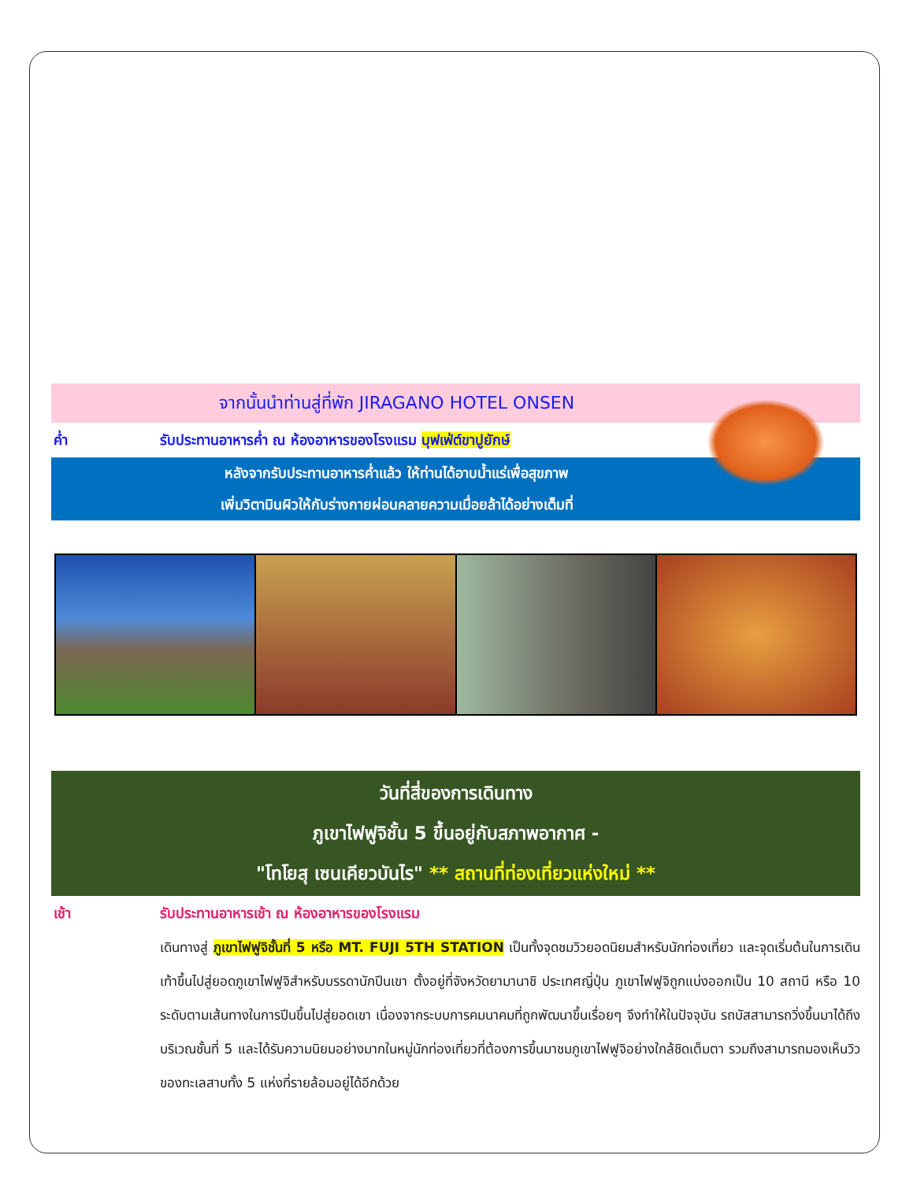จากนั้นนำท่านสู่ที่พัก JIRAGANO HOTEL ONSEN
ค่ำ รับประทานอาหารค่ำ ณ ห้องอาหารของโรงแรม บุฟเฟ่ต์ขาปูยักษ์
หลังจากรับประทานอาหารค่ำแล้ว ให้ท่านได้อาบน้ำแร่เพื่อสุขภาพ
เพิ่มวิตามินผิวให้กับร่างกายผ่อนคลายความเมื่อยล้าได้อย่างเต็มที่
วันที่สี่ของการเดินทาง
ภูเขาไฟฟูจิชั้น 5 ขึ้นอยู่กับสภาพอากาศ -
"โทโยสุ เซนเคียวบันไร" ** สถานที่ท่องเที่ยวแห่งใหม่ **
เช้า รับประทานอาหารเช้า ณ ห้องอาหารของโรงแรม
เดินทางสู่ ภูเขาไฟฟูจิชั้นที่ 5 หรือ MT. FUJI 5TH STATION เป็นทั้งจุดชมวิวยอดนิยมสำหรับนักท่องเที่ยว และจุดเริ่มต้นในการเดินเท้าขึ้นไปสู่ยอดภูเขาไฟฟูจิสำหรับบรรดานักปีนเขา ตั้งอยู่ที่จังหวัดยามานาชิ ประเทศญี่ปุ่น ภูเขาไฟฟูจิถูกแบ่งออกเป็น 10 สถานี หรือ 10 ระดับตามเส้นทางในการปีนขึ้นไปสู่ยอดเขา เนื่องจากระบบการคมนาคมที่ถูกพัฒนาขึ้นเรื่อยๆ จึงทำให้ในปัจจุบัน รถบัสสามารถวิ่งขึ้นมาได้ถึงบริเวณชั้นที่ 5 และได้รับความนิยมอย่างมากในหมู่นักท่องเที่ยวที่ต้องการขึ้นมาชมภูเขาไฟฟูจิอย่างใกล้ชิดเต็มตา รวมถึงสามารถมองเห็นวิวของทะเลสาบทั้ง 5 แห่งที่รายล้อมอยู่ได้อีกด้วย